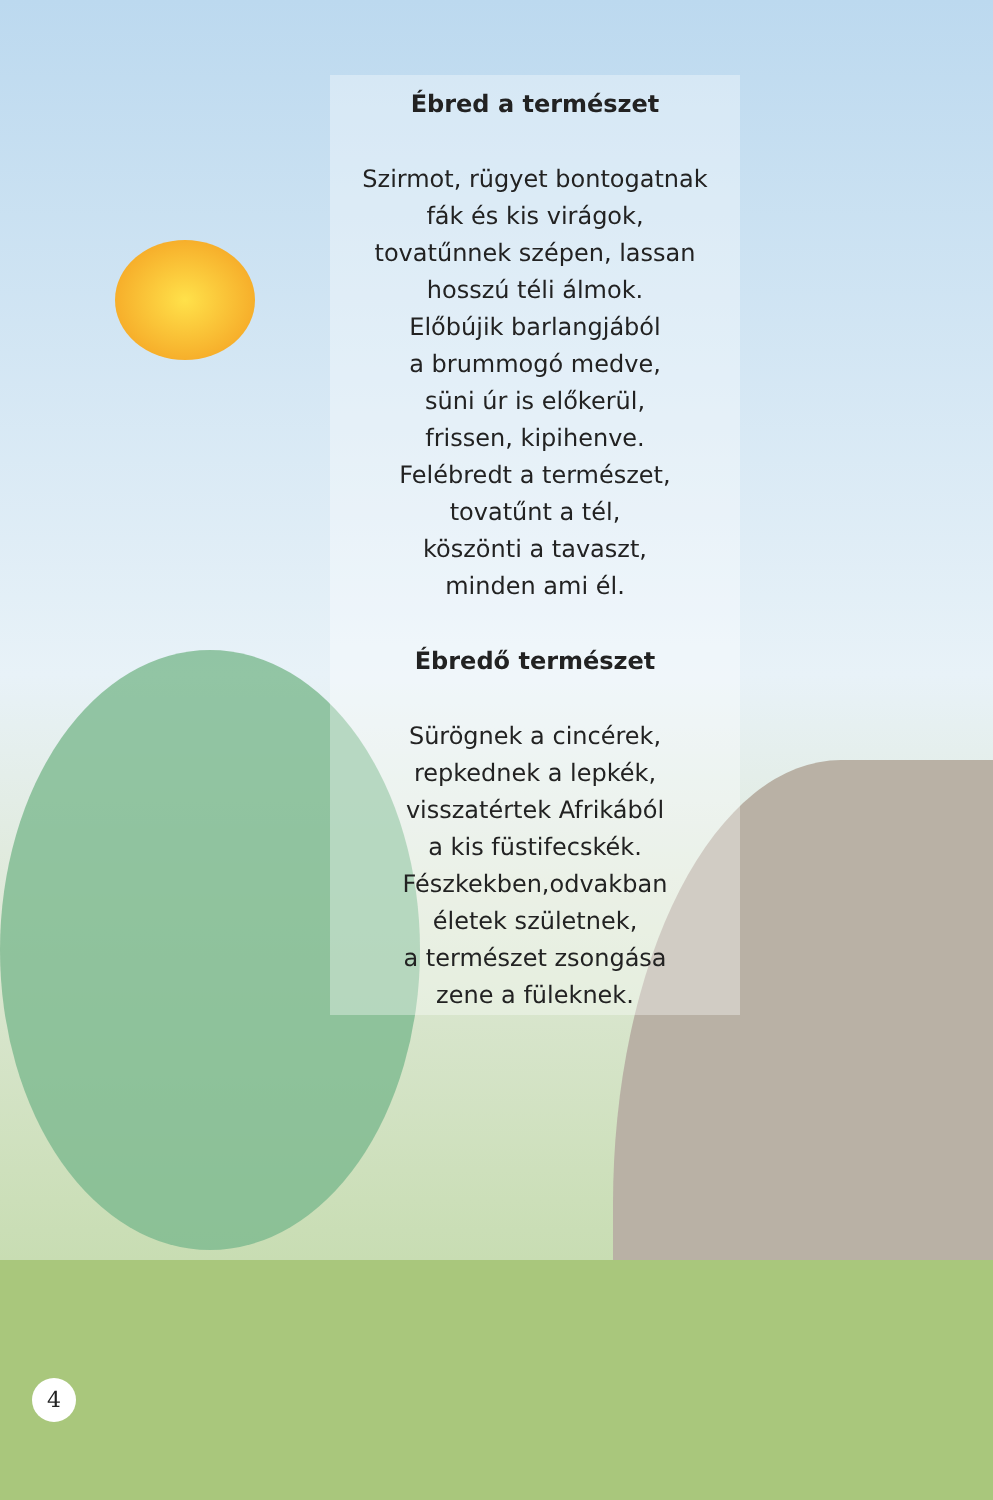Ébred a természet
Szirmot, rügyet bontogatnak
fák és kis virágok,
tovatűnnek szépen, lassan
hosszú téli álmok.
Előbújik barlangjából
a brummogó medve,
süni úr is előkerül,
frissen, kipihenve.
Felébredt a természet,
tovatűnt a tél,
köszönti a tavaszt,
minden ami él.
Ébredő természet
Sürögnek a cincérek,
repkednek a lepkék,
visszatértek Afrikából
a kis füstifecskék.
Fészkekben,odvakban
életek születnek,
a természet zsongása
zene a füleknek.
4